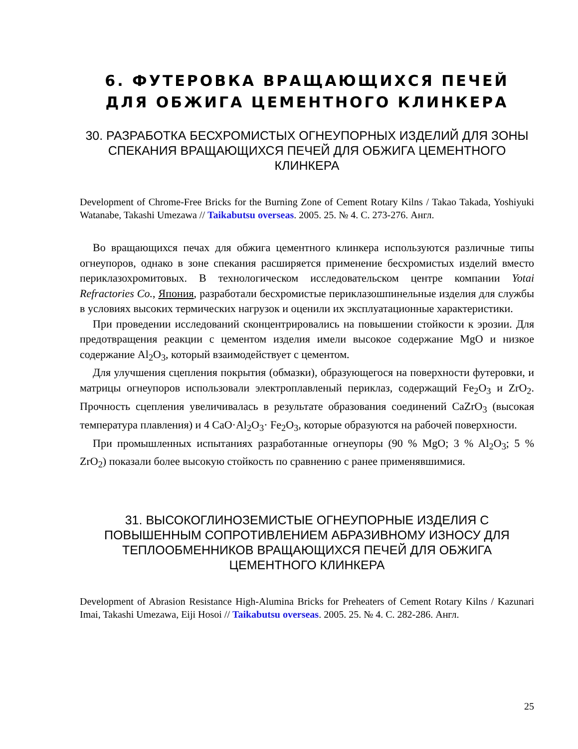6. ФУТЕРОВКА ВРАЩАЮЩИХСЯ ПЕЧЕЙ ДЛЯ ОБЖИГА ЦЕМЕНТНОГО КЛИНКЕРА
30. РАЗРАБОТКА БЕСХРОМИСТЫХ ОГНЕУПОРНЫХ ИЗДЕЛИЙ ДЛЯ ЗОНЫ СПЕКАНИЯ ВРАЩАЮЩИХСЯ ПЕЧЕЙ ДЛЯ ОБЖИГА ЦЕМЕНТНОГО КЛИНКЕРА
Development of Chrome-Free Bricks for the Burning Zone of Cement Rotary Kilns / Takao Takada, Yoshiyuki Watanabe, Takashi Umezawa // Taikabutsu overseas. 2005. 25. № 4. С. 273-276. Англ.
Во вращающихся печах для обжига цементного клинкера используются различные типы огнеупоров, однако в зоне спекания расширяется применение бесхромистых изделий вместо периклазохромитовых. В технологическом исследовательском центре компании Yotai Refractories Co., Япония, разработали бесхромистые периклазошпинельные изделия для службы в условиях высоких термических нагрузок и оценили их эксплуатационные характеристики.
При проведении исследований сконцентрировались на повышении стойкости к эрозии. Для предотвращения реакции с цементом изделия имели высокое содержание MgO и низкое содержание Al<sub>2</sub>O<sub>3</sub>, который взаимодействует с цементом.
Для улучшения сцепления покрытия (обмазки), образующегося на поверхности футеровки, и матрицы огнеупоров использовали электроплавленый периклаз, содержащий Fe<sub>2</sub>O<sub>3</sub> и ZrO<sub>2</sub>. Прочность сцепления увеличивалась в результате образования соединений CaZrO<sub>3</sub> (высокая температура плавления) и 4 CaO·Al<sub>2</sub>O<sub>3</sub>· Fe<sub>2</sub>O<sub>3</sub>, которые образуются на рабочей поверхности.
При промышленных испытаниях разработанные огнеупоры (90 % MgO; 3 % Al<sub>2</sub>O<sub>3</sub>; 5 % ZrO<sub>2</sub>) показали более высокую стойкость по сравнению с ранее применявшимися.
31. ВЫСОКОГЛИНОЗЕМИСТЫЕ ОГНЕУПОРНЫЕ ИЗДЕЛИЯ С ПОВЫШЕННЫМ СОПРОТИВЛЕНИЕМ АБРАЗИВНОМУ ИЗНОСУ ДЛЯ ТЕПЛООБМЕННИКОВ ВРАЩАЮЩИХСЯ ПЕЧЕЙ ДЛЯ ОБЖИГА ЦЕМЕНТНОГО КЛИНКЕРА
Development of Abrasion Resistance High-Alumina Bricks for Preheaters of Cement Rotary Kilns / Kazunari Imai, Takashi Umezawa, Eiji Hosoi // Taikabutsu overseas. 2005. 25. № 4. С. 282-286. Англ.
25